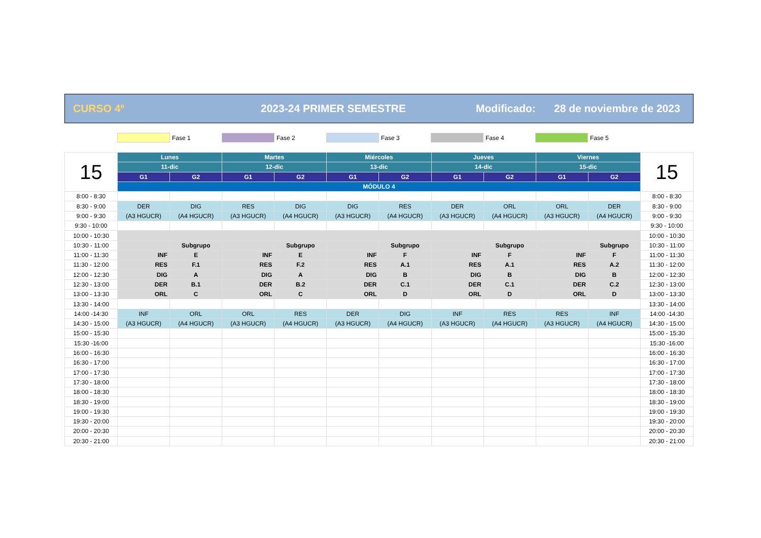CURSO 4º 2023-24 PRIMER SEMESTRE Modificado: 28 de noviembre de 2023
Fase 1 Fase 2 Fase 3 Fase 4 Fase 5
| 15 | Lunes | | Martes | | Miércoles | | Jueves | | Viernes | | 15 |
| | 11-dic | | 12-dic | | 13-dic | | 14-dic | | 15-dic | | |
| | G1 | G2 | G1 | G2 | G1 | G2 | G1 | G2 | G1 | G2 | |
| | MÓDULO 4 | | | | | | | | | | |
| 8:00 - 8:30 | | | | | | | | | | | 8:00 - 8:30 |
| 8:30 - 9:00 | DER | DIG | RES | DIG | DIG | RES | DER | ORL | ORL | DER | 8:30 - 9:00 |
| 9:00 - 9:30 | (A3 HGUCR) | (A4 HGUCR) | (A3 HGUCR) | (A4 HGUCR) | (A3 HGUCR) | (A4 HGUCR) | (A3 HGUCR) | (A4 HGUCR) | (A3 HGUCR) | (A4 HGUCR) | 9:00 - 9:30 |
| 9:30 - 10:00 | | | | | | | | | | | 9:30 - 10:00 |
| 10:00 - 10:30 | | | | | | | | | | | 10:00 - 10:30 |
| 10:30 - 11:00 | | Subgrupo | | Subgrupo | | Subgrupo | | Subgrupo | | Subgrupo | 10:30 - 11:00 |
| 11:00 - 11:30 | INF | E | INF | E | INF | F | INF | F | INF | F | 11:00 - 11:30 |
| 11:30 - 12:00 | RES | F.1 | RES | F.2 | RES | A.1 | RES | A.1 | RES | A.2 | 11:30 - 12:00 |
| 12:00 - 12:30 | DIG | A | DIG | A | DIG | B | DIG | B | DIG | B | 12:00 - 12:30 |
| 12:30 - 13:00 | DER | B.1 | DER | B.2 | DER | C.1 | DER | C.1 | DER | C.2 | 12:30 - 13:00 |
| 13:00 - 13:30 | ORL | C | ORL | C | ORL | D | ORL | D | ORL | D | 13:00 - 13:30 |
| 13:30 - 14:00 | | | | | | | | | | | 13:30 - 14:00 |
| 14:00 -14:30 | INF | ORL | ORL | RES | DER | DIG | INF | RES | RES | INF | 14:00 -14:30 |
| 14:30 - 15:00 | (A3 HGUCR) | (A4 HGUCR) | (A3 HGUCR) | (A4 HGUCR) | (A3 HGUCR) | (A4 HGUCR) | (A3 HGUCR) | (A4 HGUCR) | (A3 HGUCR) | (A4 HGUCR) | 14:30 - 15:00 |
| 15:00 - 15:30 | | | | | | | | | | | 15:00 - 15:30 |
| 15:30 -16:00 | | | | | | | | | | | 15:30 -16:00 |
| 16:00 - 16:30 | | | | | | | | | | | 16:00 - 16:30 |
| 16:30 - 17:00 | | | | | | | | | | | 16:30 - 17:00 |
| 17:00 - 17:30 | | | | | | | | | | | 17:00 - 17:30 |
| 17:30 - 18:00 | | | | | | | | | | | 17:30 - 18:00 |
| 18:00 - 18:30 | | | | | | | | | | | 18:00 - 18:30 |
| 18:30 - 19:00 | | | | | | | | | | | 18:30 - 19:00 |
| 19:00 - 19:30 | | | | | | | | | | | 19:00 - 19:30 |
| 19:30 - 20:00 | | | | | | | | | | | 19:30 - 20:00 |
| 20:00 - 20:30 | | | | | | | | | | | 20:00 - 20:30 |
| 20:30 - 21:00 | | | | | | | | | | | 20:30 - 21:00 |